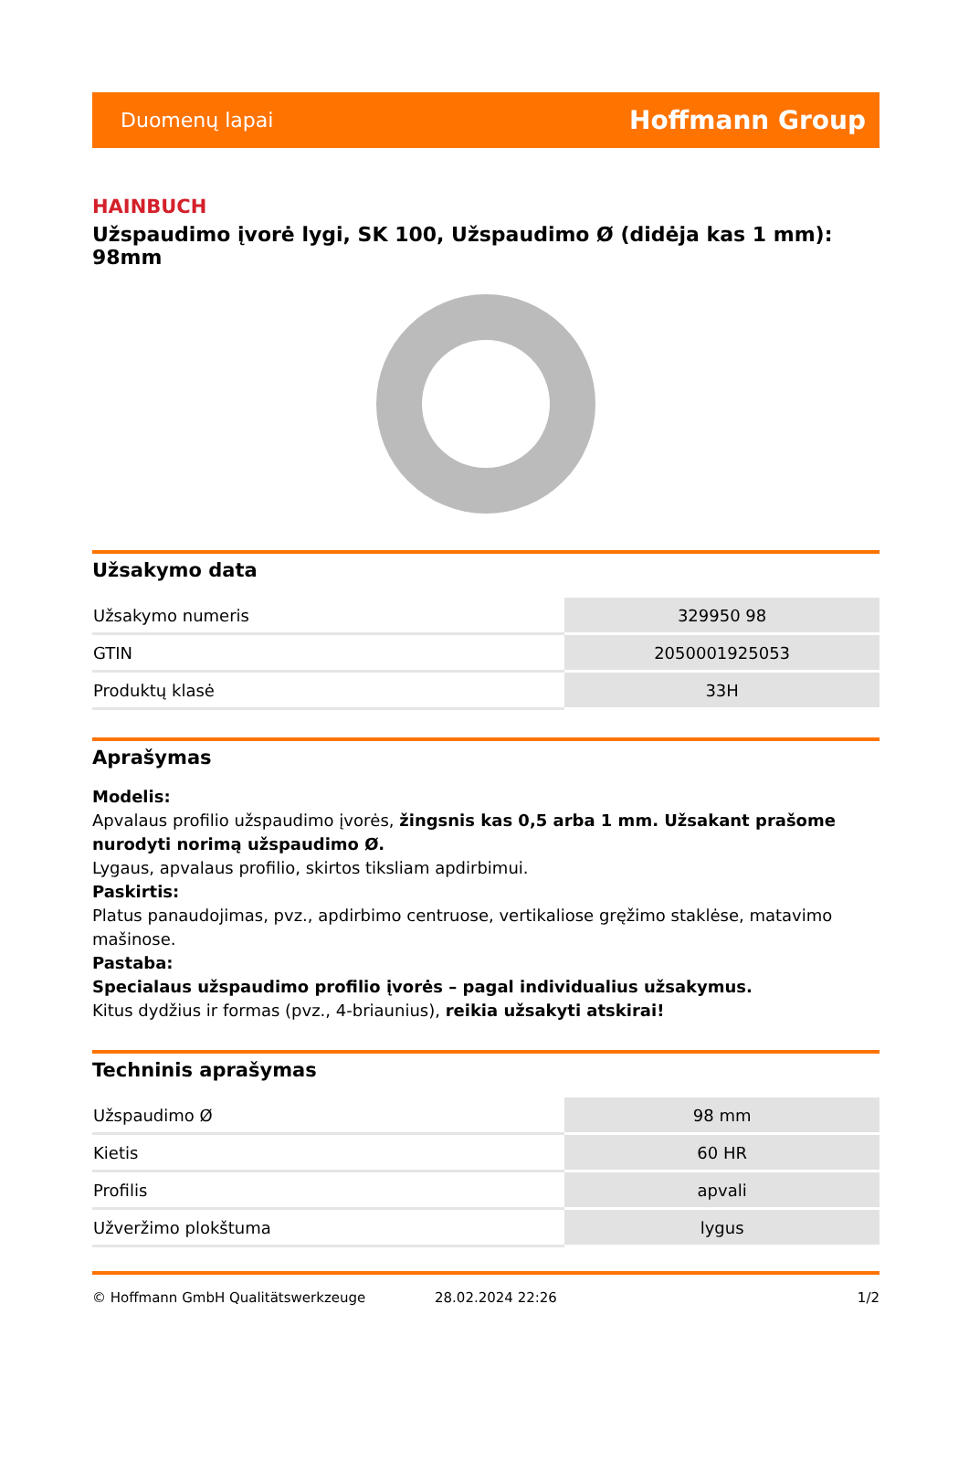Duomenų lapai Hoffmann Group
HAINBUCH
Užspaudimo įvorė lygi, SK 100, Užspaudimo Ø (didėja kas 1 mm): 98mm
Užsakymo data
| Užsakymo numeris | 329950 98 |
| GTIN | 2050001925053 |
| Produktų klasė | 33H |
Aprašymas
Modelis:
Apvalaus profilio užspaudimo įvorės, žingsnis kas 0,5 arba 1 mm. Užsakant prašome nurodyti norimą užspaudimo Ø.
Lygaus, apvalaus profilio, skirtos tiksliam apdirbimui.
Paskirtis:
Platus panaudojimas, pvz., apdirbimo centruose, vertikaliose gręžimo staklėse, matavimo mašinose.
Pastaba:
Specialaus užspaudimo profilio įvorės – pagal individualius užsakymus.
Kitus dydžius ir formas (pvz., 4-briaunius), reikia užsakyti atskirai!
Techninis aprašymas
| Užspaudimo Ø | 98 mm |
| Kietis | 60 HR |
| Profilis | apvali |
| Užveržimo plokštuma | lygus |
© Hoffmann GmbH Qualitätswerkzeuge 28.02.2024 22:26 1/2